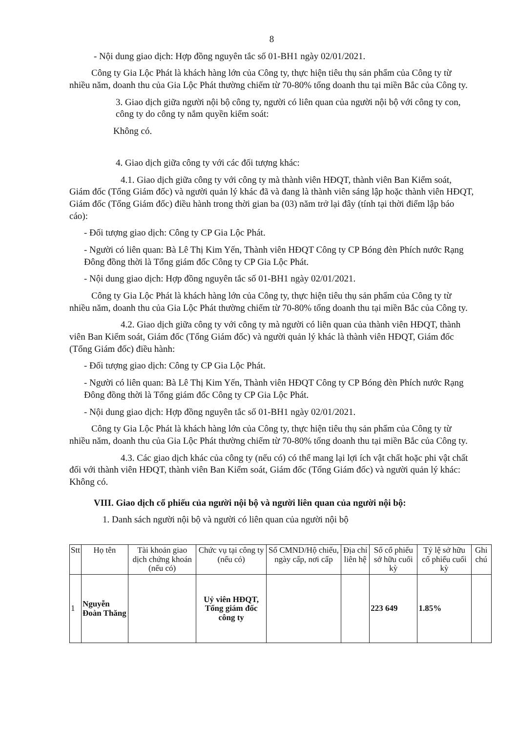8
- Nội dung giao dịch: Hợp đồng nguyên tắc số 01-BH1 ngày 02/01/2021.
Công ty Gia Lộc Phát là khách hàng lớn của Công ty, thực hiện tiêu thụ sản phẩm của Công ty từ nhiều năm, doanh thu của Gia Lộc Phát thường chiếm từ 70-80% tổng doanh thu tại miền Bắc của Công ty.
3. Giao dịch giữa người nội bộ công ty, người có liên quan của người nội bộ với công ty con, công ty do công ty nắm quyền kiểm soát:
Không có.
4. Giao dịch giữa công ty với các đối tượng khác:
4.1. Giao dịch giữa công ty với công ty mà thành viên HĐQT, thành viên Ban Kiểm soát, Giám đốc (Tổng Giám đốc) và người quản lý khác đã và đang là thành viên sáng lập hoặc thành viên HĐQT, Giám đốc (Tổng Giám đốc) điều hành trong thời gian ba (03) năm trở lại đây (tính tại thời điểm lập báo cáo):
- Đối tượng giao dịch: Công ty CP Gia Lộc Phát.
- Người có liên quan: Bà Lê Thị Kim Yến, Thành viên HĐQT Công ty CP Bóng đèn Phích nước Rạng Đông đồng thời là Tổng giám đốc Công ty CP Gia Lộc Phát.
- Nội dung giao dịch: Hợp đồng nguyên tắc số 01-BH1 ngày 02/01/2021.
Công ty Gia Lộc Phát là khách hàng lớn của Công ty, thực hiện tiêu thụ sản phẩm của Công ty từ nhiều năm, doanh thu của Gia Lộc Phát thường chiếm từ 70-80% tổng doanh thu tại miền Bắc của Công ty.
4.2. Giao dịch giữa công ty với công ty mà người có liên quan của thành viên HĐQT, thành viên Ban Kiểm soát, Giám đốc (Tổng Giám đốc) và người quản lý khác là thành viên HĐQT, Giám đốc (Tổng Giám đốc) điều hành:
- Đối tượng giao dịch: Công ty CP Gia Lộc Phát.
- Người có liên quan: Bà Lê Thị Kim Yến, Thành viên HĐQT Công ty CP Bóng đèn Phích nước Rạng Đông đồng thời là Tổng giám đốc Công ty CP Gia Lộc Phát.
- Nội dung giao dịch: Hợp đồng nguyên tắc số 01-BH1 ngày 02/01/2021.
Công ty Gia Lộc Phát là khách hàng lớn của Công ty, thực hiện tiêu thụ sản phẩm của Công ty từ nhiều năm, doanh thu của Gia Lộc Phát thường chiếm từ 70-80% tổng doanh thu tại miền Bắc của Công ty.
4.3. Các giao dịch khác của công ty (nếu có) có thể mang lại lợi ích vật chất hoặc phi vật chất đối với thành viên HĐQT, thành viên Ban Kiểm soát, Giám đốc (Tổng Giám đốc) và người quản lý khác: Không có.
VIII. Giao dịch cổ phiếu của người nội bộ và người liên quan của người nội bộ:
1. Danh sách người nội bộ và người có liên quan của người nội bộ
| Stt | Họ tên | Tài khoản giao dịch chứng khoán (nếu có) | Chức vụ tại công ty (nếu có) | Số CMND/Hộ chiếu, ngày cấp, nơi cấp | Địa chỉ liên hệ | Số cổ phiếu sở hữu cuối kỳ | Tỷ lệ sở hữu cổ phiếu cuối kỳ | Ghi chú |
| --- | --- | --- | --- | --- | --- | --- | --- | --- |
| 1 | Nguyễn Đoàn Thăng | | Uỷ viên HĐQT, Tổng giám đốc công ty | | | 223 649 | 1.85% | |